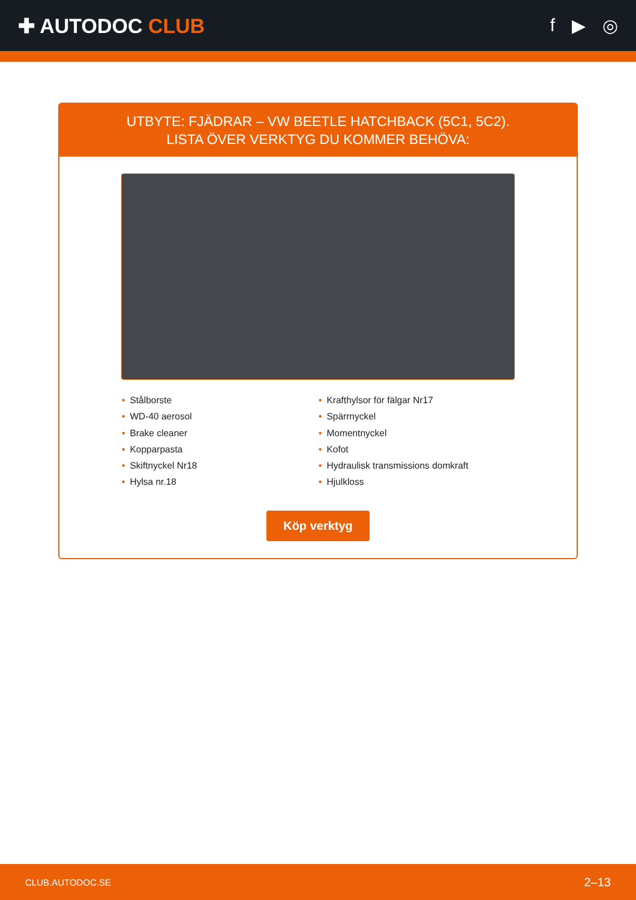✚ AUTODOC CLUB f ▶ ◎
UTBYTE: FJÄDRAR – VW BEETLE HATCHBACK (5C1, 5C2). LISTA ÖVER VERKTYG DU KOMMER BEHÖVA:
• Stålborste
• WD-40 aerosol
• Brake cleaner
• Kopparpasta
• Skiftnyckel Nr18
• Hylsa nr.18
• Krafthylsor för fälgar Nr17
• Spärrnyckel
• Momentnyckel
• Kofot
• Hydraulisk transmissions domkraft
• Hjulkloss
Köp verktyg
CLUB.AUTODOC.SE 2–13